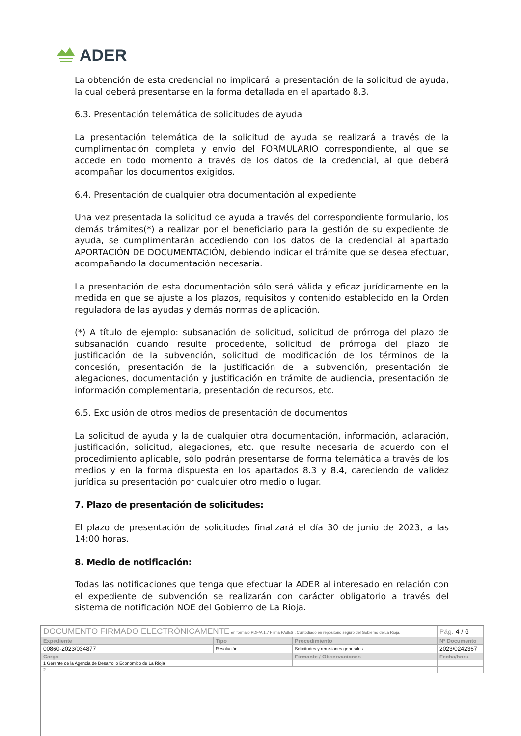ADER
La obtención de esta credencial no implicará la presentación de la solicitud de ayuda, la cual deberá presentarse en la forma detallada en el apartado 8.3.
6.3. Presentación telemática de solicitudes de ayuda
La presentación telemática de la solicitud de ayuda se realizará a través de la cumplimentación completa y envío del FORMULARIO correspondiente, al que se accede en todo momento a través de los datos de la credencial, al que deberá acompañar los documentos exigidos.
6.4. Presentación de cualquier otra documentación al expediente
Una vez presentada la solicitud de ayuda a través del correspondiente formulario, los demás trámites(*) a realizar por el beneficiario para la gestión de su expediente de ayuda, se cumplimentarán accediendo con los datos de la credencial al apartado APORTACIÓN DE DOCUMENTACIÓN, debiendo indicar el trámite que se desea efectuar, acompañando la documentación necesaria.
La presentación de esta documentación sólo será válida y eficaz jurídicamente en la medida en que se ajuste a los plazos, requisitos y contenido establecido en la Orden reguladora de las ayudas y demás normas de aplicación.
(*) A título de ejemplo: subsanación de solicitud, solicitud de prórroga del plazo de subsanación cuando resulte procedente, solicitud de prórroga del plazo de justificación de la subvención, solicitud de modificación de los términos de la concesión, presentación de la justificación de la subvención, presentación de alegaciones, documentación y justificación en trámite de audiencia, presentación de información complementaria, presentación de recursos, etc.
6.5. Exclusión de otros medios de presentación de documentos
La solicitud de ayuda y la de cualquier otra documentación, información, aclaración, justificación, solicitud, alegaciones, etc. que resulte necesaria de acuerdo con el procedimiento aplicable, sólo podrán presentarse de forma telemática a través de los medios y en la forma dispuesta en los apartados 8.3 y 8.4, careciendo de validez jurídica su presentación por cualquier otro medio o lugar.
7. Plazo de presentación de solicitudes:
El plazo de presentación de solicitudes finalizará el día 30 de junio de 2023, a las 14:00 horas.
8. Medio de notificación:
Todas las notificaciones que tenga que efectuar la ADER al interesado en relación con el expediente de subvención se realizarán con carácter obligatorio a través del sistema de notificación NOE del Gobierno de La Rioja.
| DOCUMENTO FIRMADO ELECTRÓNICAMENTE en formato PDF/A 1.7 Firma PAdES . Custodiado en repositorio seguro del Gobierno de La Rioja. | | | Pág. 4 / 6 |
| Expediente | Tipo | Procedimiento | Nº Documento |
| 00860-2023/034877 | Resolución | Solicitudes y remisiones generales | 2023/0242367 |
| Cargo | | Firmante / Observaciones | Fecha/hora |
| 1 Gerente de la Agencia de Desarrollo Económico de La Rioja | | | |
| 2 | | | |